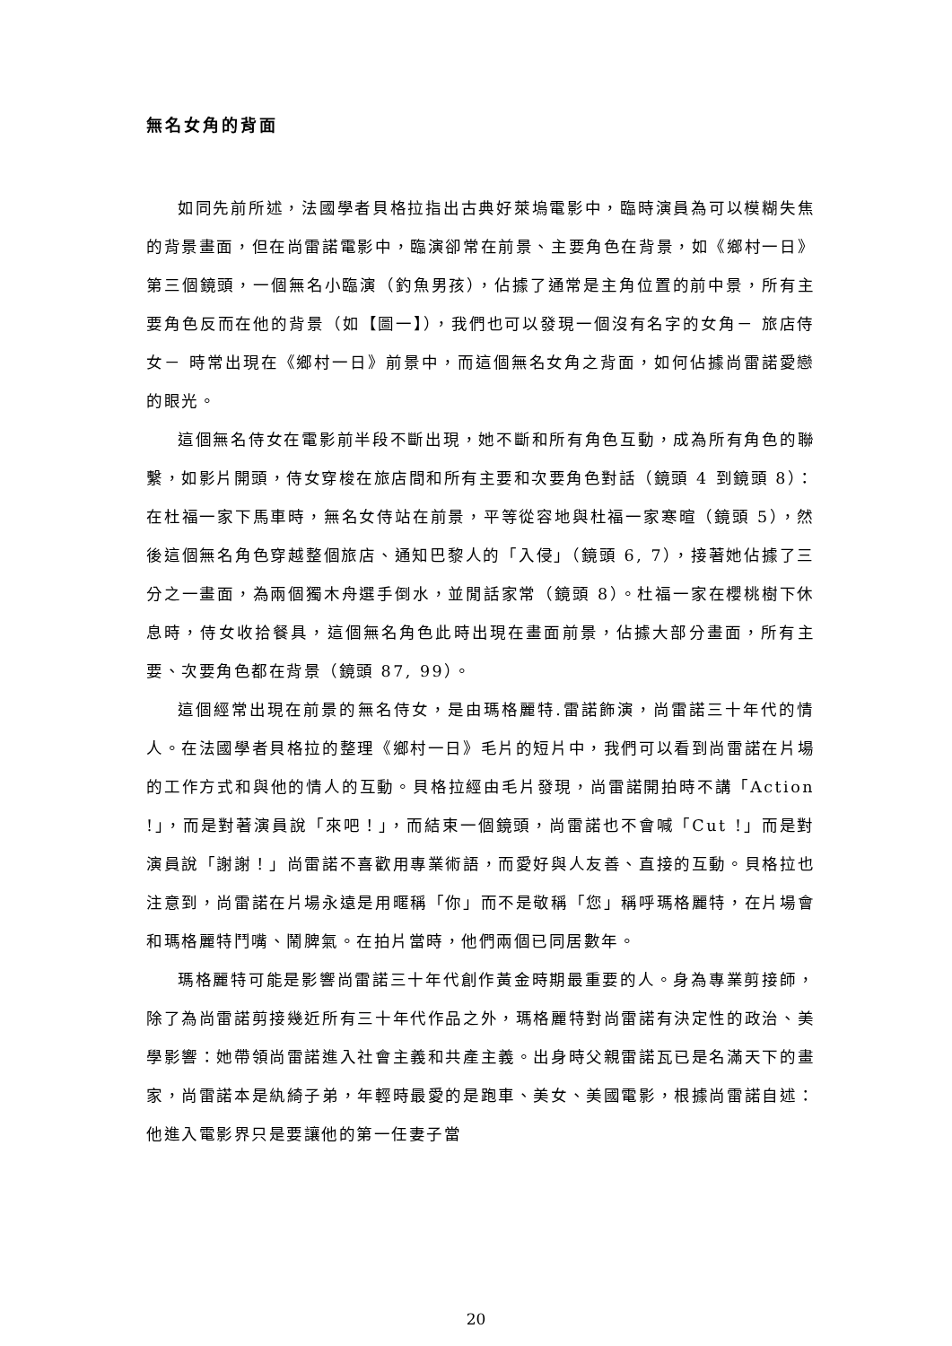無名女角的背面
如同先前所述，法國學者貝格拉指出古典好萊塢電影中，臨時演員為可以模糊失焦的背景畫面，但在尚雷諾電影中，臨演卻常在前景、主要角色在背景，如《鄉村一日》第三個鏡頭，一個無名小臨演（釣魚男孩），佔據了通常是主角位置的前中景，所有主要角色反而在他的背景（如【圖一】），我們也可以發現一個沒有名字的女角－ 旅店侍女－ 時常出現在《鄉村一日》前景中，而這個無名女角之背面，如何佔據尚雷諾愛戀的眼光。
這個無名侍女在電影前半段不斷出現，她不斷和所有角色互動，成為所有角色的聯繫，如影片開頭，侍女穿梭在旅店間和所有主要和次要角色對話（鏡頭 4 到鏡頭 8）：在杜福一家下馬車時，無名女侍站在前景，平等從容地與杜福一家寒暄（鏡頭 5），然後這個無名角色穿越整個旅店、通知巴黎人的「入侵」（鏡頭 6, 7），接著她佔據了三分之一畫面，為兩個獨木舟選手倒水，並閒話家常（鏡頭 8）。杜福一家在櫻桃樹下休息時，侍女收拾餐具，這個無名角色此時出現在畫面前景，佔據大部分畫面，所有主要、次要角色都在背景（鏡頭 87, 99）。
這個經常出現在前景的無名侍女，是由瑪格麗特.雷諾飾演，尚雷諾三十年代的情人。在法國學者貝格拉的整理《鄉村一日》毛片的短片中，我們可以看到尚雷諾在片場的工作方式和與他的情人的互動。貝格拉經由毛片發現，尚雷諾開拍時不講「Action !」，而是對著演員說「來吧！」，而結束一個鏡頭，尚雷諾也不會喊「Cut !」而是對演員說「謝謝！」尚雷諾不喜歡用專業術語，而愛好與人友善、直接的互動。貝格拉也注意到，尚雷諾在片場永遠是用暱稱「你」而不是敬稱「您」稱呼瑪格麗特，在片場會和瑪格麗特鬥嘴、鬧脾氣。在拍片當時，他們兩個已同居數年。
瑪格麗特可能是影響尚雷諾三十年代創作黃金時期最重要的人。身為專業剪接師，除了為尚雷諾剪接幾近所有三十年代作品之外，瑪格麗特對尚雷諾有決定性的政治、美學影響：她帶領尚雷諾進入社會主義和共產主義。出身時父親雷諾瓦已是名滿天下的畫家，尚雷諾本是紈綺子弟，年輕時最愛的是跑車、美女、美國電影，根據尚雷諾自述：他進入電影界只是要讓他的第一任妻子當
20